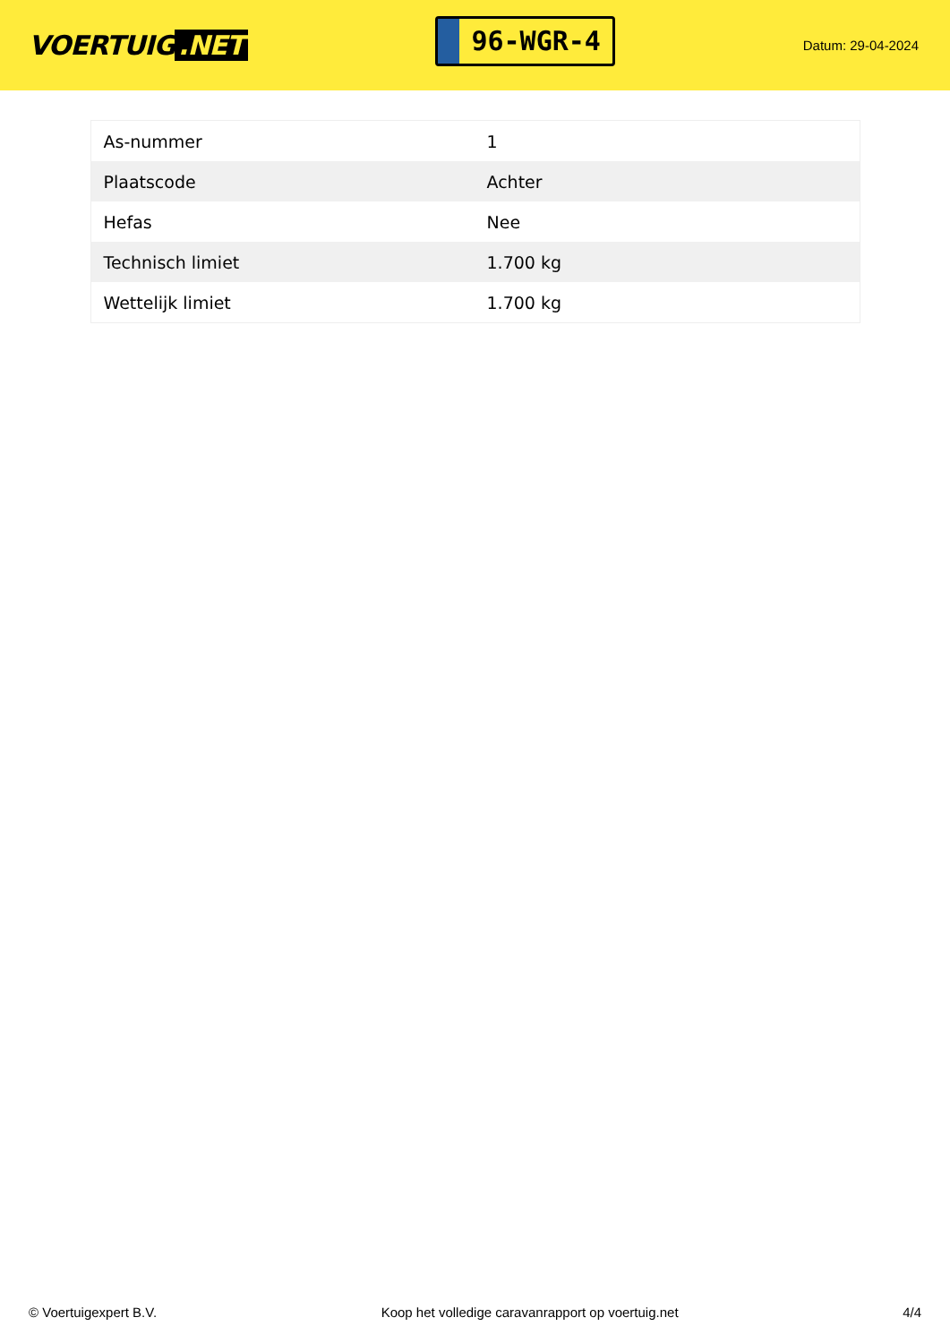VOERTUIG.NET
96-WGR-4
Datum: 29-04-2024
| As-nummer | 1 |
| Plaatscode | Achter |
| Hefas | Nee |
| Technisch limiet | 1.700 kg |
| Wettelijk limiet | 1.700 kg |
© Voertuigexpert B.V. Koop het volledige caravanrapport op voertuig.net 4/4